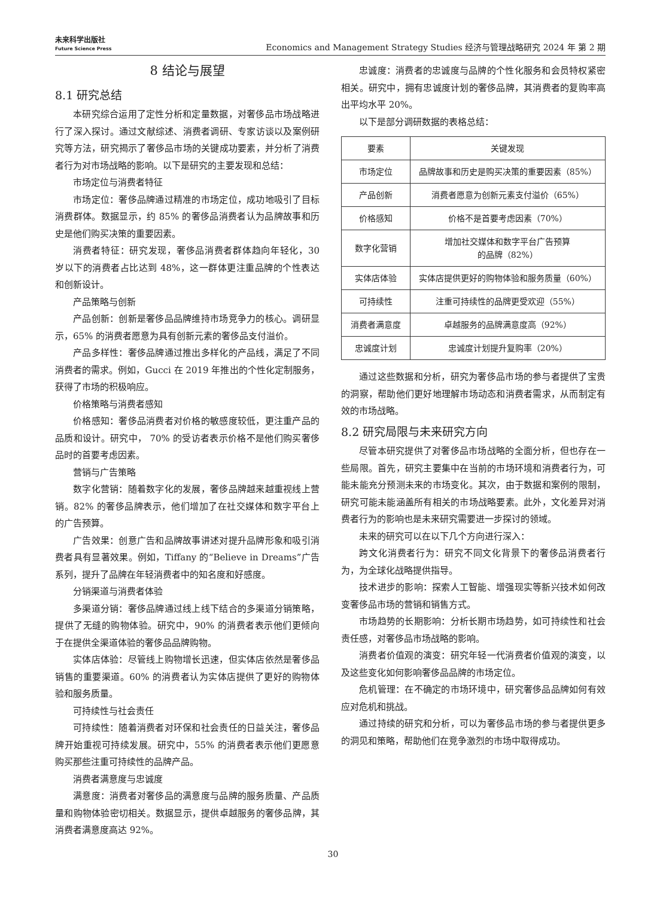未来科学出版社
Future Science Press
Economics and Management Strategy Studies 经济与管理战略研究 2024 年 第 2 期
8 结论与展望
8.1 研究总结
本研究综合运用了定性分析和定量数据，对奢侈品市场战略进行了深入探讨。通过文献综述、消费者调研、专家访谈以及案例研究等方法，研究揭示了奢侈品市场的关键成功要素，并分析了消费者行为对市场战略的影响。以下是研究的主要发现和总结：
市场定位与消费者特征
市场定位：奢侈品牌通过精准的市场定位，成功地吸引了目标消费群体。数据显示，约 85% 的奢侈品消费者认为品牌故事和历史是他们购买决策的重要因素。
消费者特征：研究发现，奢侈品消费者群体趋向年轻化，30 岁以下的消费者占比达到 48%，这一群体更注重品牌的个性表达和创新设计。
产品策略与创新
产品创新：创新是奢侈品品牌维持市场竞争力的核心。调研显示，65% 的消费者愿意为具有创新元素的奢侈品支付溢价。
产品多样性：奢侈品牌通过推出多样化的产品线，满足了不同消费者的需求。例如，Gucci 在 2019 年推出的个性化定制服务，获得了市场的积极响应。
价格策略与消费者感知
价格感知：奢侈品消费者对价格的敏感度较低，更注重产品的品质和设计。研究中， 70% 的受访者表示价格不是他们购买奢侈品时的首要考虑因素。
营销与广告策略
数字化营销：随着数字化的发展，奢侈品牌越来越重视线上营销。82% 的奢侈品牌表示，他们增加了在社交媒体和数字平台上的广告预算。
广告效果：创意广告和品牌故事讲述对提升品牌形象和吸引消费者具有显著效果。例如，Tiffany 的“Believe in Dreams”广告系列，提升了品牌在年轻消费者中的知名度和好感度。
分销渠道与消费者体验
多渠道分销：奢侈品牌通过线上线下结合的多渠道分销策略，提供了无缝的购物体验。研究中，90% 的消费者表示他们更倾向于在提供全渠道体验的奢侈品品牌购物。
实体店体验：尽管线上购物增长迅速，但实体店依然是奢侈品销售的重要渠道。60% 的消费者认为实体店提供了更好的购物体验和服务质量。
可持续性与社会责任
可持续性：随着消费者对环保和社会责任的日益关注，奢侈品牌开始重视可持续发展。研究中，55% 的消费者表示他们更愿意购买那些注重可持续性的品牌产品。
消费者满意度与忠诚度
满意度：消费者对奢侈品的满意度与品牌的服务质量、产品质量和购物体验密切相关。数据显示，提供卓越服务的奢侈品牌，其消费者满意度高达 92%。
忠诚度：消费者的忠诚度与品牌的个性化服务和会员特权紧密相关。研究中，拥有忠诚度计划的奢侈品牌，其消费者的复购率高出平均水平 20%。
以下是部分调研数据的表格总结：
| 要素 | 关键发现 |
| --- | --- |
| 市场定位 | 品牌故事和历史是购买决策的重要因素（85%） |
| 产品创新 | 消费者愿意为创新元素支付溢价（65%） |
| 价格感知 | 价格不是首要考虑因素（70%） |
| 数字化营销 | 增加社交媒体和数字平台广告预算 的品牌（82%） |
| 实体店体验 | 实体店提供更好的购物体验和服务质量（60%） |
| 可持续性 | 注重可持续性的品牌更受欢迎（55%） |
| 消费者满意度 | 卓越服务的品牌满意度高（92%） |
| 忠诚度计划 | 忠诚度计划提升复购率（20%） |
通过这些数据和分析，研究为奢侈品市场的参与者提供了宝贵的洞察，帮助他们更好地理解市场动态和消费者需求，从而制定有效的市场战略。
8.2 研究局限与未来研究方向
尽管本研究提供了对奢侈品市场战略的全面分析，但也存在一些局限。首先，研究主要集中在当前的市场环境和消费者行为，可能未能充分预测未来的市场变化。其次，由于数据和案例的限制，研究可能未能涵盖所有相关的市场战略要素。此外，文化差异对消费者行为的影响也是未来研究需要进一步探讨的领域。
未来的研究可以在以下几个方向进行深入：
跨文化消费者行为：研究不同文化背景下的奢侈品消费者行为，为全球化战略提供指导。
技术进步的影响：探索人工智能、增强现实等新兴技术如何改变奢侈品市场的营销和销售方式。
市场趋势的长期影响：分析长期市场趋势，如可持续性和社会责任感，对奢侈品市场战略的影响。
消费者价值观的演变：研究年轻一代消费者价值观的演变，以及这些变化如何影响奢侈品品牌的市场定位。
危机管理：在不确定的市场环境中，研究奢侈品品牌如何有效应对危机和挑战。
通过持续的研究和分析，可以为奢侈品市场的参与者提供更多的洞见和策略，帮助他们在竞争激烈的市场中取得成功。
30